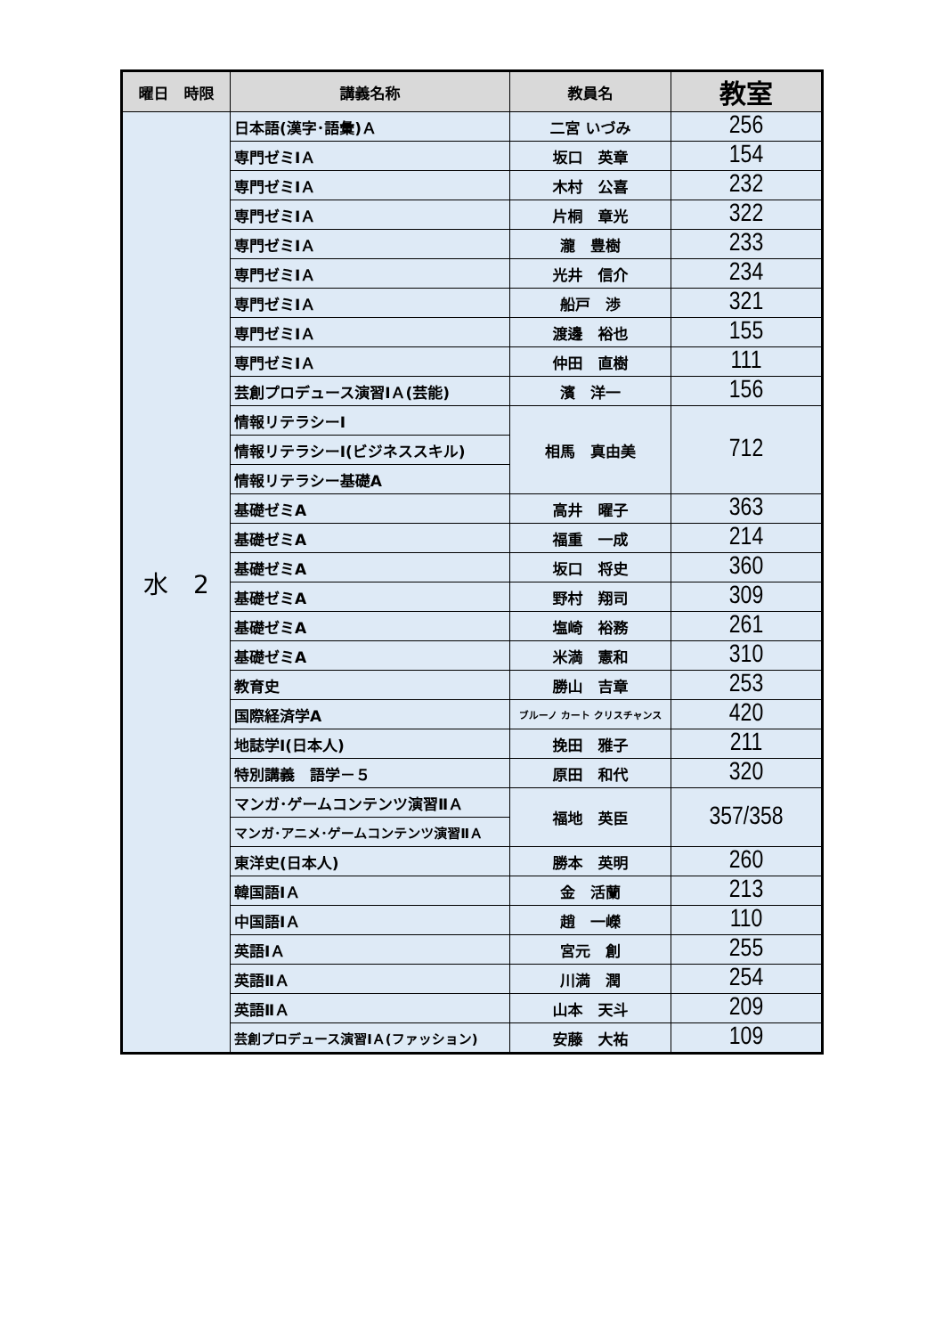| 曜日 時限 | 講義名称 | 教員名 | 教室 |
| --- | --- | --- | --- |
| 水 2 | 日本語(漢字･語彙)Ａ | 二宮 いづみ | 256 |
| | 専門ゼミⅠＡ | 坂口 英章 | 154 |
| | 専門ゼミⅠＡ | 木村 公喜 | 232 |
| | 専門ゼミⅠＡ | 片桐 章光 | 322 |
| | 専門ゼミⅠＡ | 瀧 豊樹 | 233 |
| | 専門ゼミⅠＡ | 光井 信介 | 234 |
| | 専門ゼミⅠＡ | 船戸 渉 | 321 |
| | 専門ゼミⅠＡ | 渡邊 裕也 | 155 |
| | 専門ゼミⅠＡ | 仲田 直樹 | 111 |
| | 芸創プロデュース演習ⅠＡ(芸能) | 濱 洋一 | 156 |
| | 情報リテラシーⅠ | 相馬 真由美 | 712 |
| | 情報リテラシーⅠ(ビジネススキル) | | |
| | 情報リテラシー基礎A | | |
| | 基礎ゼミA | 高井 曜子 | 363 |
| | 基礎ゼミA | 福重 一成 | 214 |
| | 基礎ゼミA | 坂口 将史 | 360 |
| | 基礎ゼミA | 野村 翔司 | 309 |
| | 基礎ゼミA | 塩崎 裕務 | 261 |
| | 基礎ゼミA | 米満 憲和 | 310 |
| | 教育史 | 勝山 吉章 | 253 |
| | 国際経済学A | ブルーノ カート クリスチャンス | 420 |
| | 地誌学Ⅰ(日本人) | 挽田 雅子 | 211 |
| | 特別講義 語学－５ | 原田 和代 | 320 |
| | マンガ･ゲームコンテンツ演習ⅡＡ | 福地 英臣 | 357/358 |
| | マンガ･アニメ･ゲームコンテンツ演習ⅡＡ | | |
| | 東洋史(日本人) | 勝本 英明 | 260 |
| | 韓国語ⅠＡ | 金 活蘭 | 213 |
| | 中国語ⅠＡ | 趙 一嶸 | 110 |
| | 英語ⅠＡ | 宮元 創 | 255 |
| | 英語ⅡＡ | 川満 潤 | 254 |
| | 英語ⅡＡ | 山本 天斗 | 209 |
| | 芸創プロデュース演習ⅠＡ(ファッション) | 安藤 大祐 | 109 |